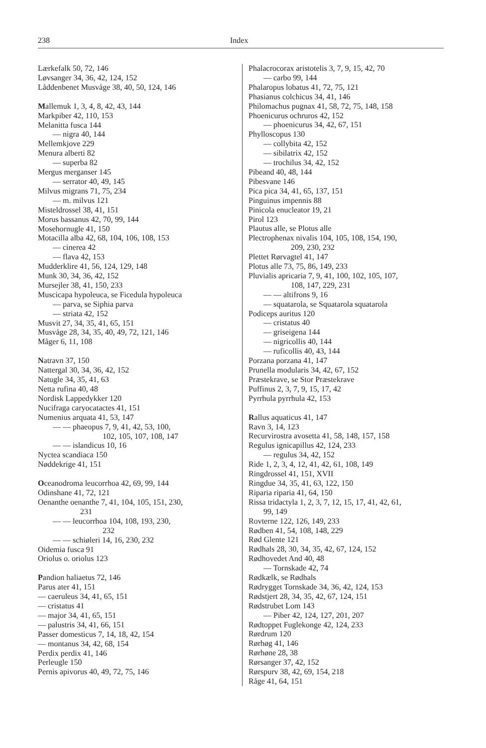238 Index
Lærkefalk 50, 72, 146
Løvsanger 34, 36, 42, 124, 152
Låddenbenet Musvåge 38, 40, 50, 124, 146
Mallemuk 1, 3, 4, 8, 42, 43, 144
Markpiber 42, 110, 153
Melanitta fusca 144
— nigra 40, 144
Mellemkjove 229
Menura alberti 82
— superba 82
Mergus merganser 145
— serrator 40, 49, 145
Milvus migrans 71, 75, 234
— m. milvus 121
Misteldrossel 38, 41, 151
Morus bassanus 42, 70, 99, 144
Mosehornugle 41, 150
Motacilla alba 42, 68, 104, 106, 108, 153
— cinerea 42
— flava 42, 153
Mudderklire 41, 56, 124, 129, 148
Munk 30, 34, 36, 42, 152
Mursejler 38, 41, 150, 233
Muscicapa hypoleuca, se Ficedula hypoleuca
— parva, se Siphia parva
— striata 42, 152
Musvit 27, 34, 35, 41, 65, 151
Musvåge 28, 34, 35, 40, 49, 72, 121, 146
Måger 6, 11, 108
Natravn 37, 150
Nattergal 30, 34, 36, 42, 152
Natugle 34, 35, 41, 63
Netta rufina 40, 48
Nordisk Lappedykker 120
Nucifraga caryocatactes 41, 151
Numenius arquata 41, 53, 147
— — phaeopus 7, 9, 41, 42, 53, 100,
102, 105, 107, 108, 147
— — islandicus 10, 16
Nyctea scandiaca 150
Nøddekrige 41, 151
Oceanodroma leucorrhoa 42, 69, 99, 144
Odinshane 41, 72, 121
Oenanthe oenanthe 7, 41, 104, 105, 151, 230,
231
— — leucorrhoa 104, 108, 193, 230,
232
— — schiøleri 14, 16, 230, 232
Oidemia fusca 91
Oriolus o. oriolus 123
Pandion haliaetus 72, 146
Parus ater 41, 151
— caeruleus 34, 41, 65, 151
— cristatus 41
— major 34, 41, 65, 151
— palustris 34, 41, 66, 151
Passer domesticus 7, 14, 18, 42, 154
— montanus 34, 42, 68, 154
Perdix perdix 41, 146
Perleugle 150
Pernis apivorus 40, 49, 72, 75, 146
Phalacrocorax aristotelis 3, 7, 9, 15, 42, 70
— carbo 99, 144
Phalaropus lobatus 41, 72, 75, 121
Phasianus colchicus 34, 41, 146
Philomachus pugnax 41, 58, 72, 75, 148, 158
Phoenicurus ochruros 42, 152
— phoenicurus 34, 42, 67, 151
Phylloscopus 130
— collybita 42, 152
— sibilatrix 42, 152
— trochilus 34, 42, 152
Pibeand 40, 48, 144
Pibesvane 146
Pica pica 34, 41, 65, 137, 151
Pinguinus impennis 88
Pinicola enucleator 19, 21
Pirol 123
Plautus alle, se Plotus alle
Plectrophenax nivalis 104, 105, 108, 154, 190,
209, 230, 232
Plettet Rørvagtel 41, 147
Plotus alle 73, 75, 86, 149, 233
Pluvialis apricaria 7, 9, 41, 100, 102, 105, 107,
108, 147, 229, 231
— — altifrons 9, 16
— squatarola, se Squatarola squatarola
Podiceps auritus 120
— cristatus 40
— griseigena 144
— nigricollis 40, 144
— ruficollis 40, 43, 144
Porzana porzana 41, 147
Prunella modularis 34, 42, 67, 152
Præstekrave, se Stor Præstekrave
Puffinus 2, 3, 7, 9, 15, 17, 42
Pyrrhula pyrrhula 42, 153
Rallus aquaticus 41, 147
Ravn 3, 14, 123
Recurvirostra avosetta 41, 58, 148, 157, 158
Regulus ignicapillus 42, 124, 233
— regulus 34, 42, 152
Ride 1, 2, 3, 4, 12, 41, 42, 61, 108, 149
Ringdrossel 41, 151, XVII
Ringdue 34, 35, 41, 63, 122, 150
Riparia riparia 41, 64, 150
Rissa tridactyla 1, 2, 3, 7, 12, 15, 17, 41, 42, 61,
99, 149
Rovterne 122, 126, 149, 233
Rødben 41, 54, 108, 148, 229
Rød Glente 121
Rødhals 28, 30, 34, 35, 42, 67, 124, 152
Rødhovedet And 40, 48
— Tornskade 42, 74
Rødkælk, se Rødhals
Rødrygget Tornskade 34, 36, 42, 124, 153
Rødstjert 28, 34, 35, 42, 67, 124, 151
Rødstrubet Lom 143
— Piber 42, 124, 127, 201, 207
Rødtoppet Fuglekonge 42, 124, 233
Rørdrum 120
Rørhøg 41, 146
Rørhøne 28, 38
Rørsanger 37, 42, 152
Rørspurv 38, 42, 69, 154, 218
Råge 41, 64, 151